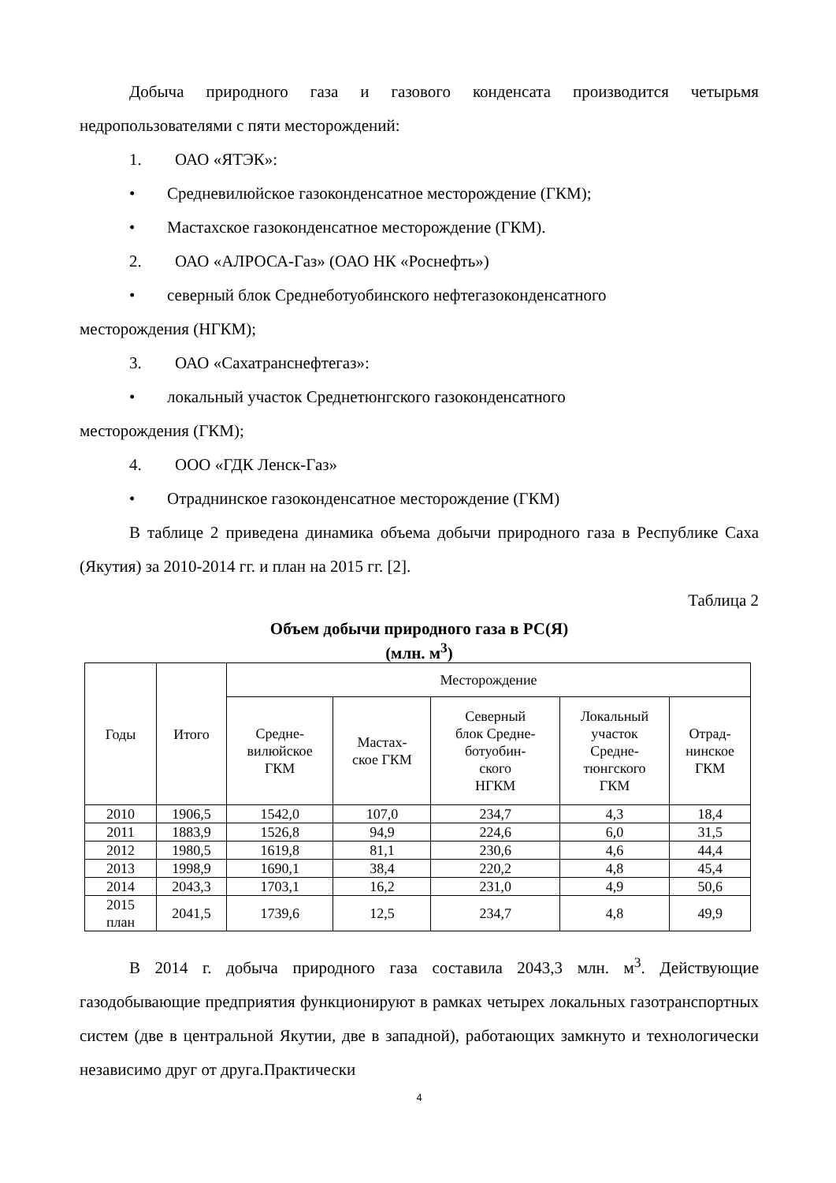Добыча природного газа и газового конденсата производится четырьмя недропользователями с пяти месторождений:
1. ОАО «ЯТЭК»:
• Средневилюйское газоконденсатное месторождение (ГКМ);
• Мастахское газоконденсатное месторождение (ГКМ).
2. ОАО «АЛРОСА-Газ» (ОАО НК «Роснефть»)
• северный блок Среднеботуобинского нефтегазоконденсатного
месторождения (НГКМ);
3. ОАО «Сахатранснефтегаз»:
• локальный участок Среднетюнгского газоконденсатного
месторождения (ГКМ);
4. ООО «ГДК Ленск-Газ»
• Отраднинское газоконденсатное месторождение (ГКМ)
В таблице 2 приведена динамика объема добычи природного газа в Республике Саха (Якутия) за 2010-2014 гг. и план на 2015 гг. [2].
Таблица 2
Объем добычи природного газа в РС(Я)
(млн. м<sup>3</sup>)
| Годы | Итого | Месторождение | | | | |
| --- | --- | --- | --- | --- | --- | --- |
| | | Средне- вилюйское ГКМ | Мастах- ское ГКМ | Северный блок Средне- ботуобин- ского НГКМ | Локальный участок Средне- тюнгского ГКМ | Отрад- нинское ГКМ |
| 2010 | 1906,5 | 1542,0 | 107,0 | 234,7 | 4,3 | 18,4 |
| 2011 | 1883,9 | 1526,8 | 94,9 | 224,6 | 6,0 | 31,5 |
| 2012 | 1980,5 | 1619,8 | 81,1 | 230,6 | 4,6 | 44,4 |
| 2013 | 1998,9 | 1690,1 | 38,4 | 220,2 | 4,8 | 45,4 |
| 2014 | 2043,3 | 1703,1 | 16,2 | 231,0 | 4,9 | 50,6 |
| 2015 план | 2041,5 | 1739,6 | 12,5 | 234,7 | 4,8 | 49,9 |
В 2014 г. добыча природного газа составила 2043,3 млн. м<sup>3</sup>. Действующие газодобывающие предприятия функционируют в рамках четырех локальных газотранспортных систем (две в центральной Якутии, две в западной), работающих замкнуто и технологически независимо друг от друга.Практически
4